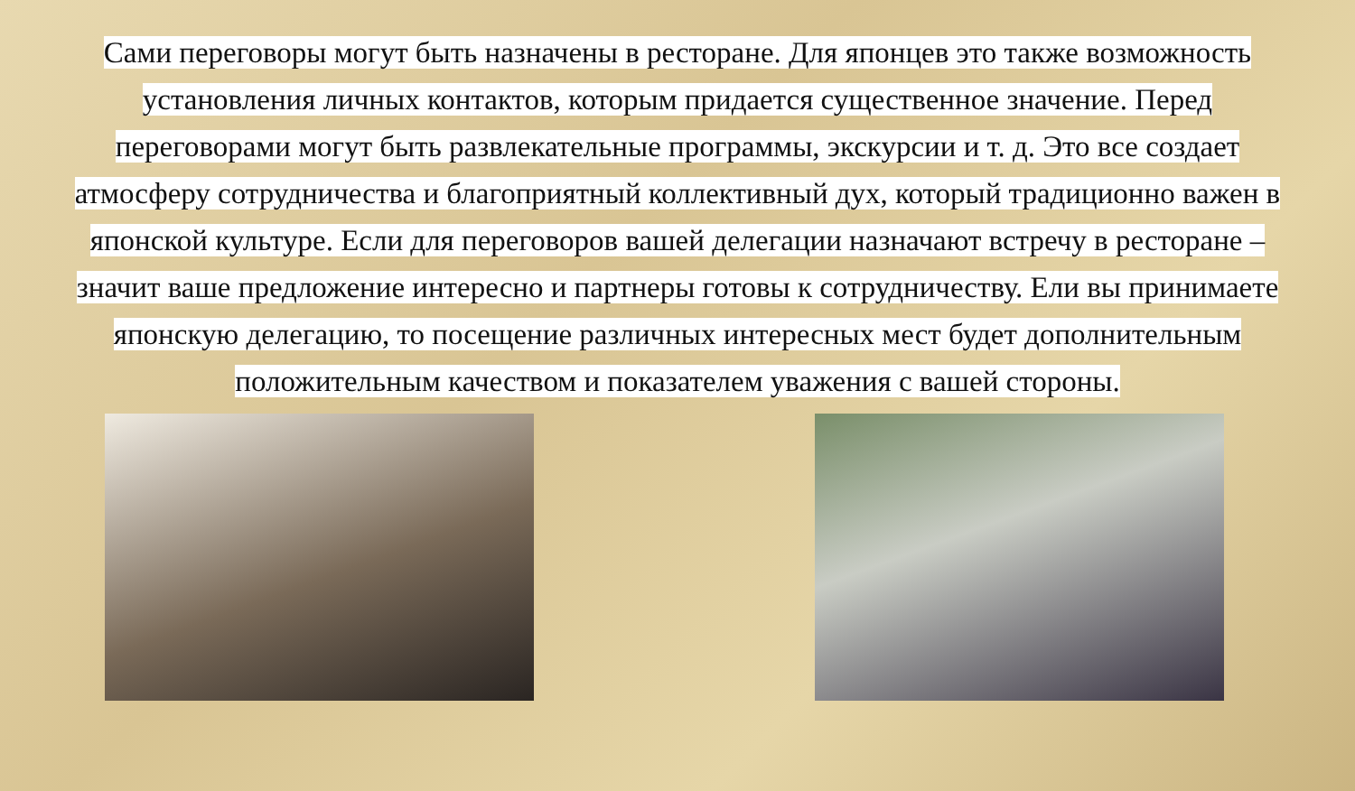Сами переговоры могут быть назначены в ресторане. Для японцев это также возможность установления личных контактов, которым придается существенное значение. Перед переговорами могут быть развлекательные программы, экскурсии и т. д. Это все создает атмосферу сотрудничества и благоприятный коллективный дух, который традиционно важен в японской культуре. Если для переговоров вашей делегации назначают встречу в ресторане – значит ваше предложение интересно и партнеры готовы к сотрудничеству. Ели вы принимаете японскую делегацию, то посещение различных интересных мест будет дополнительным положительным качеством и показателем уважения с вашей стороны.